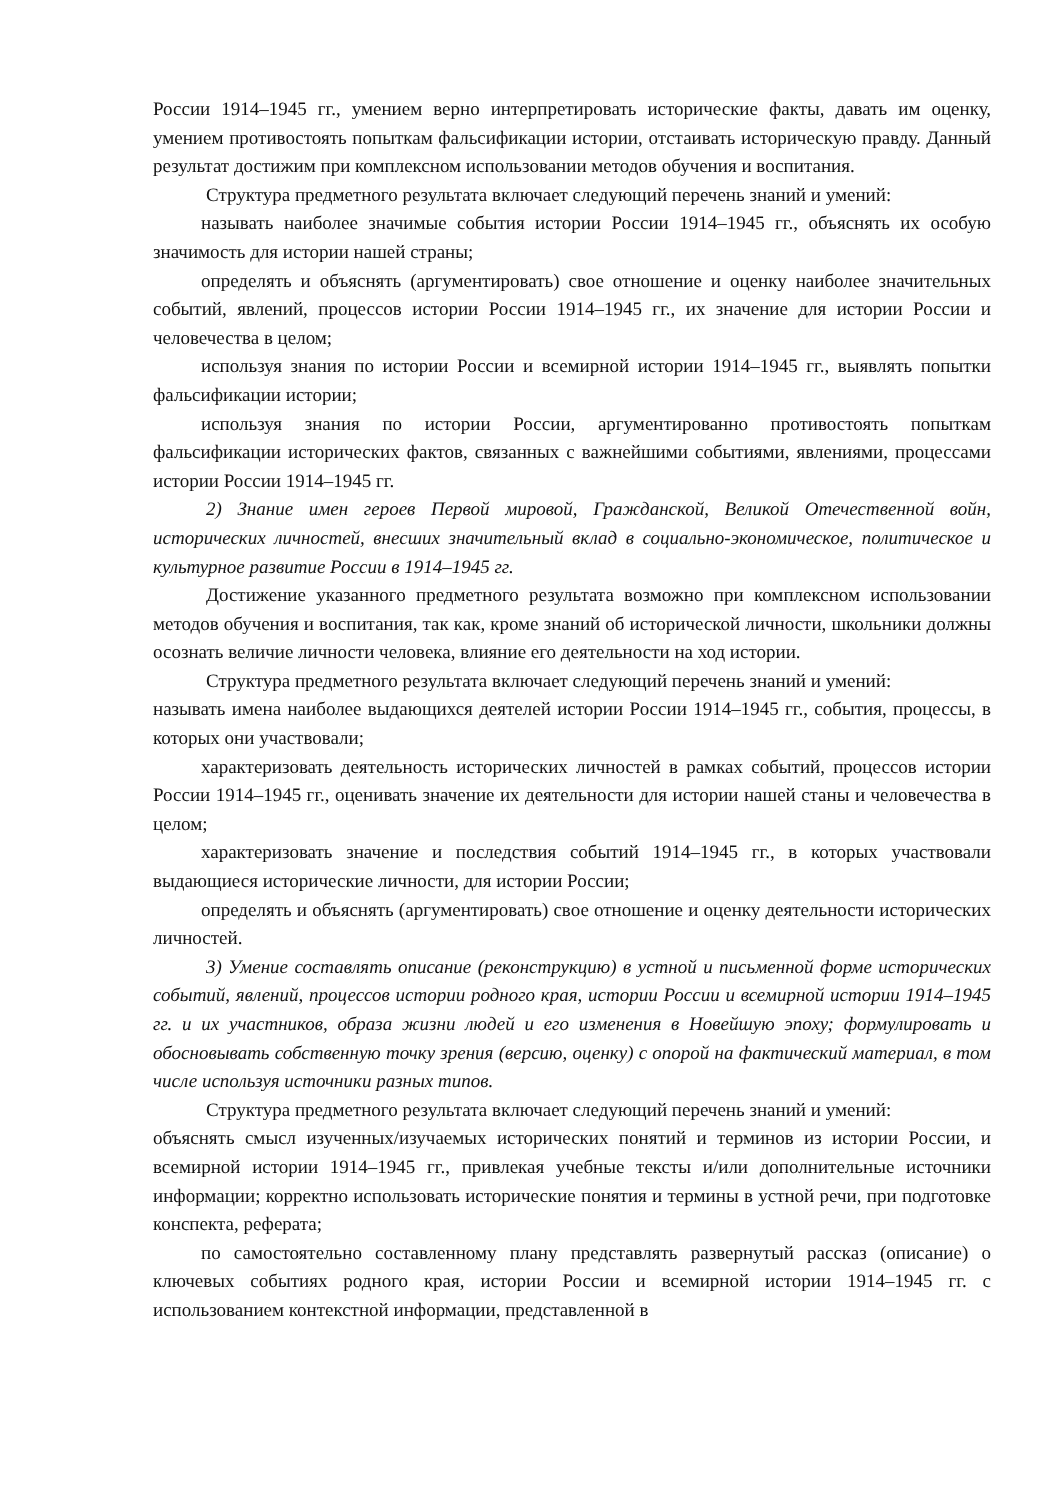России 1914–1945 гг., умением верно интерпретировать исторические факты, давать им оценку, умением противостоять попыткам фальсификации истории, отстаивать историческую правду. Данный результат достижим при комплексном использовании методов обучения и воспитания.
Структура предметного результата включает следующий перечень знаний и умений:
называть наиболее значимые события истории России 1914–1945 гг., объяснять их особую значимость для истории нашей страны;
определять и объяснять (аргументировать) свое отношение и оценку наиболее значительных событий, явлений, процессов истории России 1914–1945 гг., их значение для истории России и человечества в целом;
используя знания по истории России и всемирной истории 1914–1945 гг., выявлять попытки фальсификации истории;
используя знания по истории России, аргументированно противостоять попыткам фальсификации исторических фактов, связанных с важнейшими событиями, явлениями, процессами истории России 1914–1945 гг.
2) Знание имен героев Первой мировой, Гражданской, Великой Отечественной войн, исторических личностей, внесших значительный вклад в социально-экономическое, политическое и культурное развитие России в 1914–1945 гг.
Достижение указанного предметного результата возможно при комплексном использовании методов обучения и воспитания, так как, кроме знаний об исторической личности, школьники должны осознать величие личности человека, влияние его деятельности на ход истории.
Структура предметного результата включает следующий перечень знаний и умений:
называть имена наиболее выдающихся деятелей истории России 1914–1945 гг., события, процессы, в которых они участвовали;
характеризовать деятельность исторических личностей в рамках событий, процессов истории России 1914–1945 гг., оценивать значение их деятельности для истории нашей станы и человечества в целом;
характеризовать значение и последствия событий 1914–1945 гг., в которых участвовали выдающиеся исторические личности, для истории России;
определять и объяснять (аргументировать) свое отношение и оценку деятельности исторических личностей.
3) Умение составлять описание (реконструкцию) в устной и письменной форме исторических событий, явлений, процессов истории родного края, истории России и всемирной истории 1914–1945 гг. и их участников, образа жизни людей и его изменения в Новейшую эпоху; формулировать и обосновывать собственную точку зрения (версию, оценку) с опорой на фактический материал, в том числе используя источники разных типов.
Структура предметного результата включает следующий перечень знаний и умений:
объяснять смысл изученных/изучаемых исторических понятий и терминов из истории России, и всемирной истории 1914–1945 гг., привлекая учебные тексты и/или дополнительные источники информации; корректно использовать исторические понятия и термины в устной речи, при подготовке конспекта, реферата;
по самостоятельно составленному плану представлять развернутый рассказ (описание) о ключевых событиях родного края, истории России и всемирной истории 1914–1945 гг. с использованием контекстной информации, представленной в